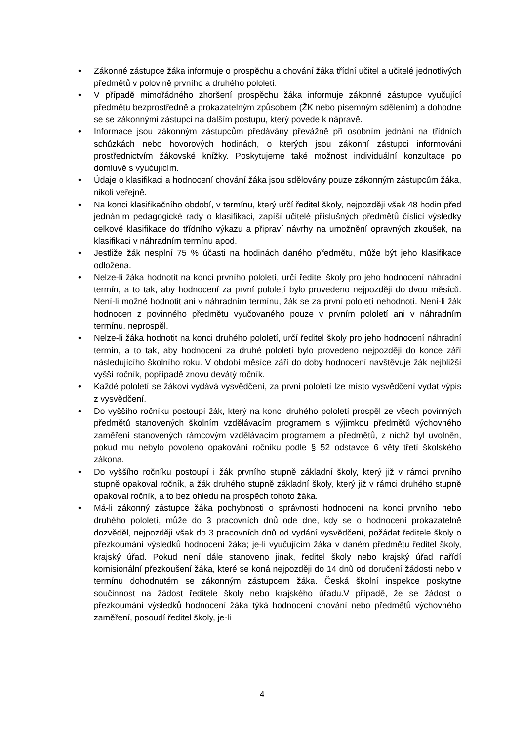• Zákonné zástupce žáka informuje o prospěchu a chování žáka třídní učitel a učitelé jednotlivých předmětů v polovině prvního a druhého pololetí.
• V případě mimořádného zhoršení prospěchu žáka informuje zákonné zástupce vyučující předmětu bezprostředně a prokazatelným způsobem (ŽK nebo písemným sdělením) a dohodne se se zákonnými zástupci na dalším postupu, který povede k nápravě.
• Informace jsou zákonným zástupcům předávány převážně při osobním jednání na třídních schůzkách nebo hovorových hodinách, o kterých jsou zákonní zástupci informováni prostřednictvím žákovské knížky. Poskytujeme také možnost individuální konzultace po domluvě s vyučujícím.
• Údaje o klasifikaci a hodnocení chování žáka jsou sdělovány pouze zákonným zástupcům žáka, nikoli veřejně.
• Na konci klasifikačního období, v termínu, který určí ředitel školy, nejpozději však 48 hodin před jednáním pedagogické rady o klasifikaci, zapíší učitelé příslušných předmětů číslicí výsledky celkové klasifikace do třídního výkazu a připraví návrhy na umožnění opravných zkoušek, na klasifikaci v náhradním termínu apod.
• Jestliže žák nesplní 75 % účasti na hodinách daného předmětu, může být jeho klasifikace odložena.
• Nelze-li žáka hodnotit na konci prvního pololetí, určí ředitel školy pro jeho hodnocení náhradní termín, a to tak, aby hodnocení za první pololetí bylo provedeno nejpozději do dvou měsíců. Není-li možné hodnotit ani v náhradním termínu, žák se za první pololetí nehodnotí. Není-li žák hodnocen z povinného předmětu vyučovaného pouze v prvním pololetí ani v náhradním termínu, neprospěl.
• Nelze-li žáka hodnotit na konci druhého pololetí, určí ředitel školy pro jeho hodnocení náhradní termín, a to tak, aby hodnocení za druhé pololetí bylo provedeno nejpozději do konce září následujícího školního roku. V období měsíce září do doby hodnocení navštěvuje žák nejbližší vyšší ročník, popřípadě znovu devátý ročník.
• Každé pololetí se žákovi vydává vysvědčení, za první pololetí lze místo vysvědčení vydat výpis z vysvědčení.
• Do vyššího ročníku postoupí žák, který na konci druhého pololetí prospěl ze všech povinných předmětů stanovených školním vzdělávacím programem s výjimkou předmětů výchovného zaměření stanovených rámcovým vzdělávacím programem a předmětů, z nichž byl uvolněn, pokud mu nebylo povoleno opakování ročníku podle § 52 odstavce 6 věty třetí školského zákona.
• Do vyššího ročníku postoupí i žák prvního stupně základní školy, který již v rámci prvního stupně opakoval ročník, a žák druhého stupně základní školy, který již v rámci druhého stupně opakoval ročník, a to bez ohledu na prospěch tohoto žáka.
• Má-li zákonný zástupce žáka pochybnosti o správnosti hodnocení na konci prvního nebo druhého pololetí, může do 3 pracovních dnů ode dne, kdy se o hodnocení prokazatelně dozvěděl, nejpozději však do 3 pracovních dnů od vydání vysvědčení, požádat ředitele školy o přezkoumání výsledků hodnocení žáka; je-li vyučujícím žáka v daném předmětu ředitel školy, krajský úřad. Pokud není dále stanoveno jinak, ředitel školy nebo krajský úřad nařídí komisionální přezkoušení žáka, které se koná nejpozději do 14 dnů od doručení žádosti nebo v termínu dohodnutém se zákonným zástupcem žáka. Česká školní inspekce poskytne součinnost na žádost ředitele školy nebo krajského úřadu.V případě, že se žádost o přezkoumání výsledků hodnocení žáka týká hodnocení chování nebo předmětů výchovného zaměření, posoudí ředitel školy, je-li
4